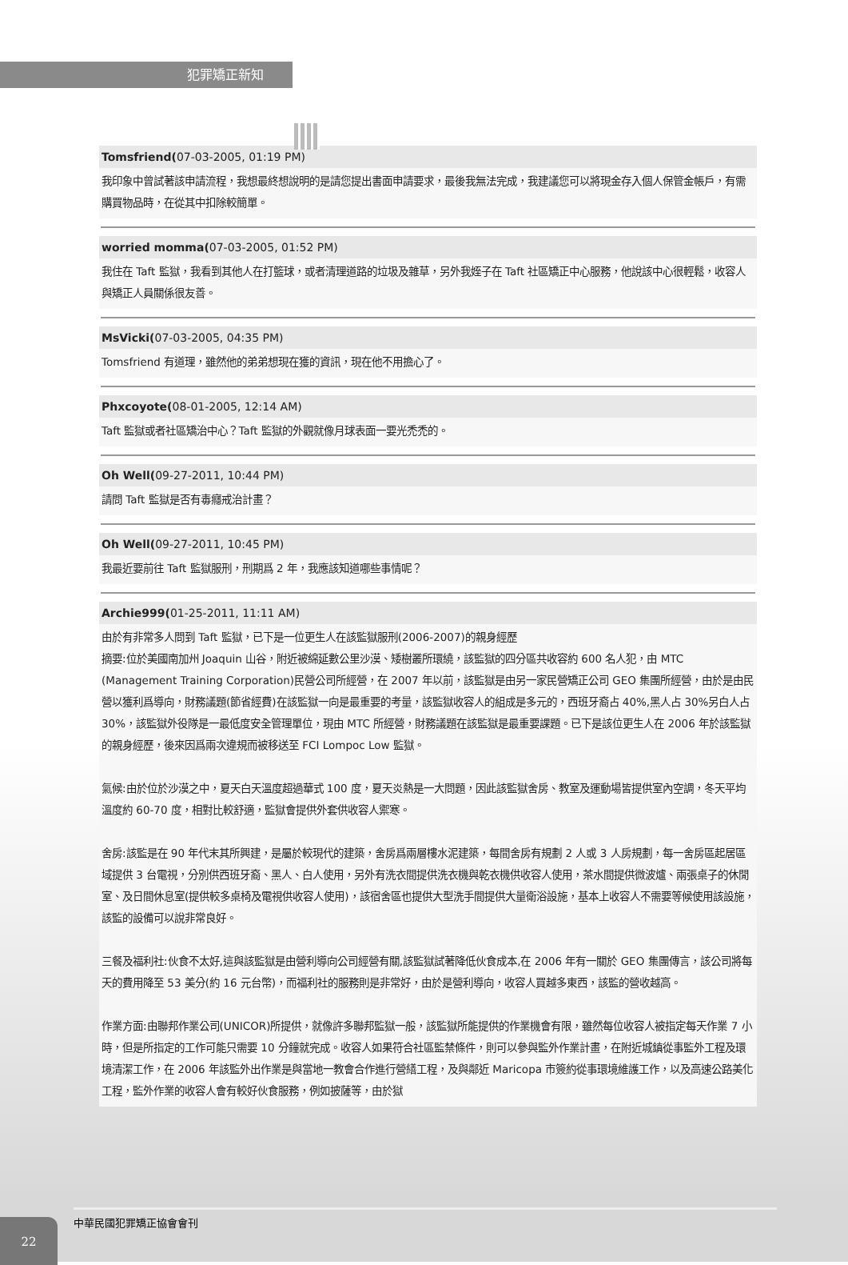犯罪矯正新知
Tomsfriend(07-03-2005, 01:19 PM)
我印象中曾試著該申請流程，我想最終想說明的是請您提出書面申請要求，最後我無法完成，我建議您可以將現金存入個人保管金帳戶，有需購買物品時，在從其中扣除較簡單。
worried momma(07-03-2005, 01:52 PM)
我住在 Taft 監獄，我看到其他人在打籃球，或者清理道路的垃圾及雜草，另外我姪子在 Taft 社區矯正中心服務，他說該中心很輕鬆，收容人與矯正人員關係很友善。
MsVicki(07-03-2005, 04:35 PM)
Tomsfriend 有道理，雖然他的弟弟想現在獲的資訊，現在他不用擔心了。
Phxcoyote(08-01-2005, 12:14 AM)
Taft 監獄或者社區矯治中心？Taft 監獄的外觀就像月球表面一要光禿禿的。
Oh Well(09-27-2011, 10:44 PM)
請問 Taft 監獄是否有毒癮戒治計畫？
Oh Well(09-27-2011, 10:45 PM)
我最近要前往 Taft 監獄服刑，刑期爲 2 年，我應該知道哪些事情呢？
Archie999(01-25-2011, 11:11 AM)
由於有非常多人問到 Taft 監獄，已下是一位更生人在該監獄服刑(2006-2007)的親身經歷
摘要:位於美國南加州 Joaquin 山谷，附近被綿延數公里沙漠、矮樹叢所環繞，該監獄的四分區共收容約 600 名人犯，由 MTC (Management Training Corporation)民營公司所經營，在 2007 年以前，該監獄是由另一家民營矯正公司 GEO 集團所經營，由於是由民營以獲利爲導向，財務議題(節省經費)在該監獄一向是最重要的考量，該監獄收容人的組成是多元的，西班牙裔占 40%,黑人占 30%另白人占 30%，該監獄外役隊是一最低度安全管理單位，現由 MTC 所經營，財務議題在該監獄是最重要課題。已下是該位更生人在 2006 年於該監獄的親身經歷，後來因爲兩次違規而被移送至 FCI Lompoc Low 監獄。
氣候:由於位於沙漠之中，夏天白天溫度超過華式 100 度，夏天炎熱是一大問題，因此該監獄舍房、教室及運動場皆提供室內空調，冬天平均溫度約 60-70 度，相對比較舒適，監獄會提供外套供收容人禦寒。
舍房:該監是在 90 年代末其所興建，是屬於較現代的建築，舍房爲兩層樓水泥建築，每間舍房有規劃 2 人或 3 人房規劃，每一舍房區起居區域提供 3 台電視，分別供西班牙裔、黑人、白人使用，另外有洗衣間提供洗衣機與乾衣機供收容人使用，茶水間提供微波爐、兩張桌子的休閒室、及日間休息室(提供較多桌椅及電視供收容人使用)，該宿舍區也提供大型洗手間提供大量衛浴設施，基本上收容人不需要等候使用該設施，該監的設備可以說非常良好。
三餐及福利社:伙食不太好,這與該監獄是由營利導向公司經營有關,該監獄試著降低伙食成本,在 2006 年有一關於 GEO 集團傳言，該公司將每天的費用降至 53 美分(約 16 元台幣)，而福利社的服務則是非常好，由於是營利導向，收容人買越多東西，該監的營收越高。
作業方面:由聯邦作業公司(UNICOR)所提供，就像許多聯邦監獄一般，該監獄所能提供的作業機會有限，雖然每位收容人被指定每天作業 7 小時，但是所指定的工作可能只需要 10 分鐘就完成。收容人如果符合社區監禁條件，則可以參與監外作業計畫，在附近城鎮從事監外工程及環境清潔工作，在 2006 年該監外出作業是與當地一教會合作進行營繕工程，及與鄰近 Maricopa 市簽約從事環境維護工作，以及高速公路美化工程，監外作業的收容人會有較好伙食服務，例如披薩等，由於獄
22
中華民國犯罪矯正協會會刊